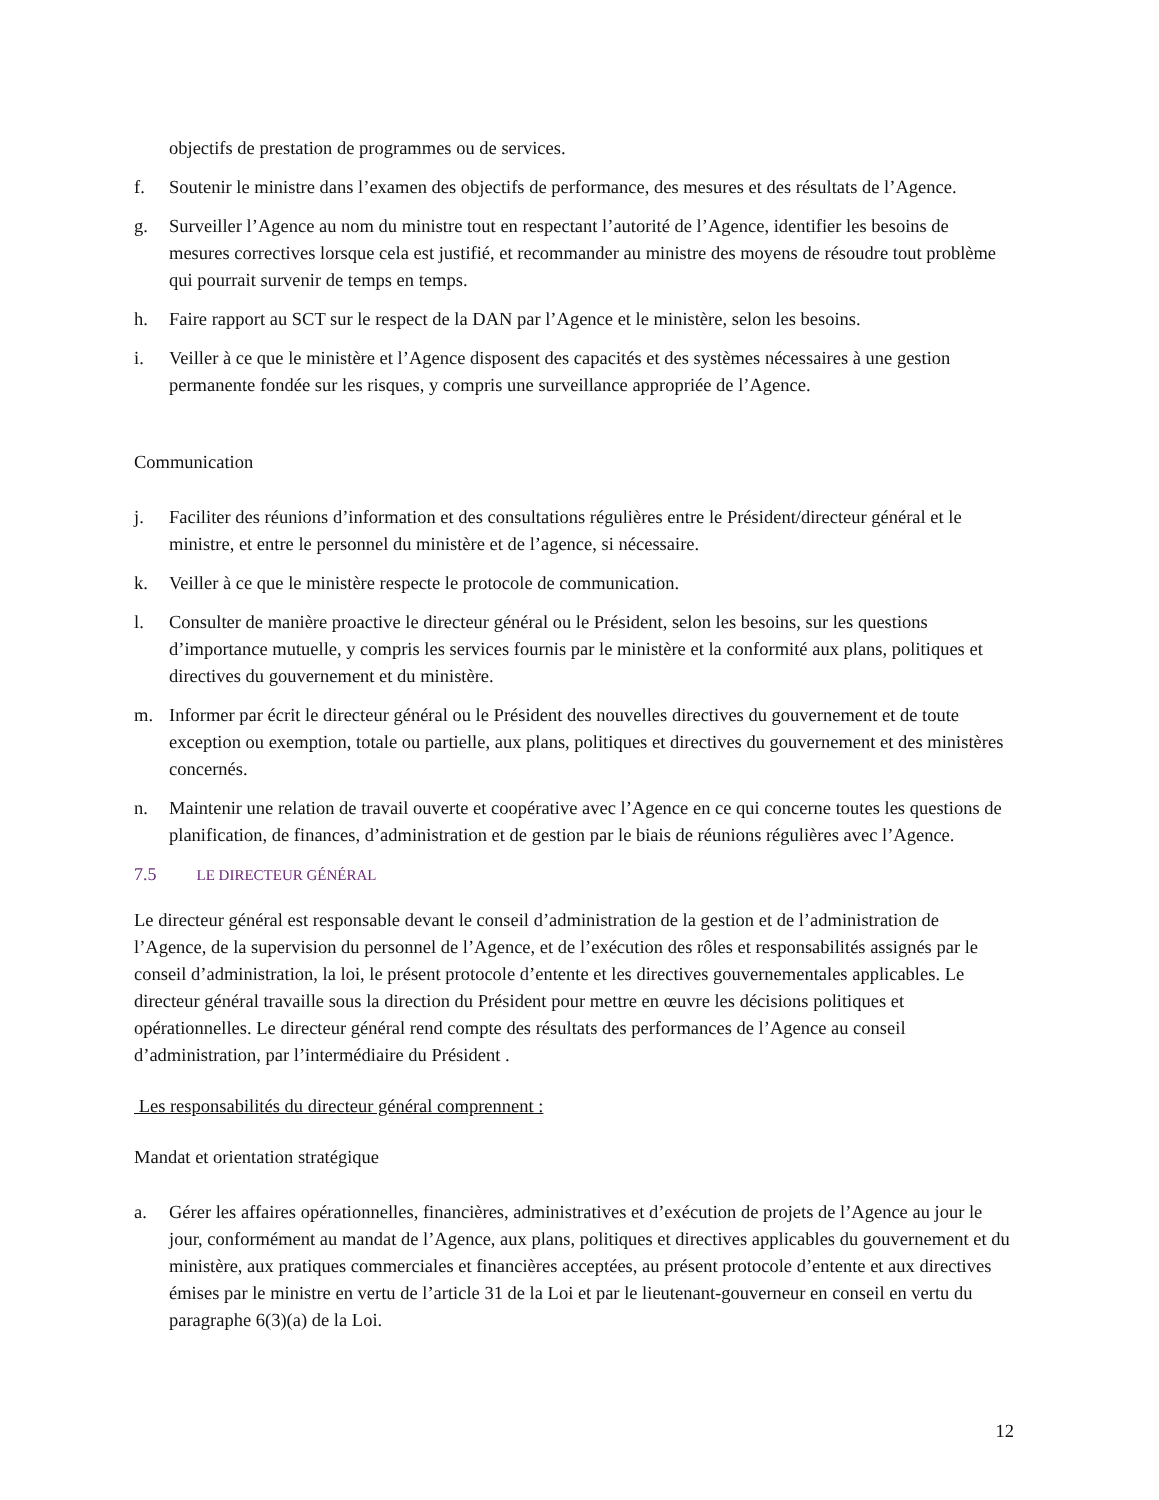objectifs de prestation de programmes ou de services.
f. Soutenir le ministre dans l’examen des objectifs de performance, des mesures et des résultats de l’Agence.
g. Surveiller l’Agence au nom du ministre tout en respectant l’autorité de l’Agence, identifier les besoins de mesures correctives lorsque cela est justifié, et recommander au ministre des moyens de résoudre tout problème qui pourrait survenir de temps en temps.
h. Faire rapport au SCT sur le respect de la DAN par l’Agence et le ministère, selon les besoins.
i. Veiller à ce que le ministère et l’Agence disposent des capacités et des systèmes nécessaires à une gestion permanente fondée sur les risques, y compris une surveillance appropriée de l’Agence.
Communication
j. Faciliter des réunions d’information et des consultations régulières entre le Président/directeur général et le ministre, et entre le personnel du ministère et de l’agence, si nécessaire.
k. Veiller à ce que le ministère respecte le protocole de communication.
l. Consulter de manière proactive le directeur général ou le Président, selon les besoins, sur les questions d’importance mutuelle, y compris les services fournis par le ministère et la conformité aux plans, politiques et directives du gouvernement et du ministère.
m. Informer par écrit le directeur général ou le Président des nouvelles directives du gouvernement et de toute exception ou exemption, totale ou partielle, aux plans, politiques et directives du gouvernement et des ministères concernés.
n. Maintenir une relation de travail ouverte et coopérative avec l’Agence en ce qui concerne toutes les questions de planification, de finances, d’administration et de gestion par le biais de réunions régulières avec l’Agence.
7.5 LE DIRECTEUR GÉNÉRAL
Le directeur général est responsable devant le conseil d’administration de la gestion et de l’administration de l’Agence, de la supervision du personnel de l’Agence, et de l’exécution des rôles et responsabilités assignés par le conseil d’administration, la loi, le présent protocole d’entente et les directives gouvernementales applicables. Le directeur général travaille sous la direction du Président pour mettre en œuvre les décisions politiques et opérationnelles. Le directeur général rend compte des résultats des performances de l’Agence au conseil d’administration, par l’intermédiaire du Président .
Les responsabilités du directeur général comprennent :
Mandat et orientation stratégique
a. Gérer les affaires opérationnelles, financières, administratives et d’exécution de projets de l’Agence au jour le jour, conformément au mandat de l’Agence, aux plans, politiques et directives applicables du gouvernement et du ministère, aux pratiques commerciales et financières acceptées, au présent protocole d’entente et aux directives émises par le ministre en vertu de l’article 31 de la Loi et par le lieutenant-gouverneur en conseil en vertu du paragraphe 6(3)(a) de la Loi.
12